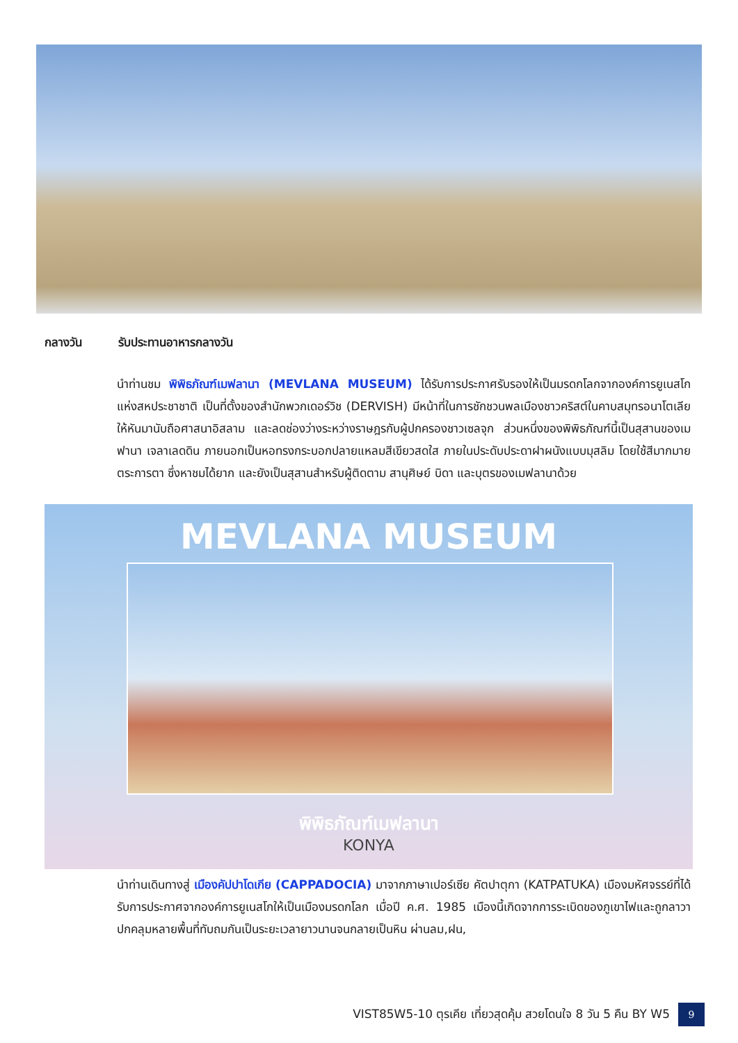MEVLANA MUSEUM
พิพิธภัณฑ์เมฟลานา
KONYA
กลางวัน รับประทานอาหารกลางวัน
นำท่านชม พิพิธภัณฑ์เมฟลานา (MEVLANA MUSEUM) ได้รับการประกาศรับรองให้เป็นมรดกโลกจากองค์การยูเนสโกแห่งสหประชาชาติ เป็นที่ตั้งของสำนักพวกเดอร์วิช (DERVISH) มีหน้าที่ในการชักชวนพลเมืองชาวคริสต์ในคาบสมุทรอนาโตเลีย ให้หันมานับถือศาสนาอิสลาม และลดช่องว่างระหว่างราษฎรกับผู้ปกครองชาวเซลจุก ส่วนหนึ่งของพิพิธภัณฑ์นี้เป็นสุสานของเมฟานา เจลาเลดดิน ภายนอกเป็นหอทรงกระบอกปลายแหลมสีเขียวสดใส ภายในประดับประดาฝาผนังแบบมุสลิม โดยใช้สีมากมายตระการตา ซึ่งหาชมได้ยาก และยังเป็นสุสานสำหรับผู้ติดตาม สานุศิษย์ บิดา และบุตรของเมฟลานาด้วย
นำท่านเดินทางสู่ เมืองคัปปาโดเกีย (CAPPADOCIA) มาจากภาษาเปอร์เซีย คัตปาตุกา (KATPATUKA) เมืองมหัศจรรย์ที่ได้รับการประกาศจากองค์การยูเนสโกให้เป็นเมืองมรดกโลก เมื่อปี ค.ศ. 1985 เมืองนี้เกิดจากการระเบิดของภูเขาไฟและถูกลาวาปกคลุมหลายพื้นที่ทับถมกันเป็นระยะเวลายาวนานจนกลายเป็นหิน ผ่านลม,ฝน,
VIST85W5-10 ตุรเคีย เที่ยวสุดคุ้ม สวยโดนใจ 8 วัน 5 คืน BY W5 9